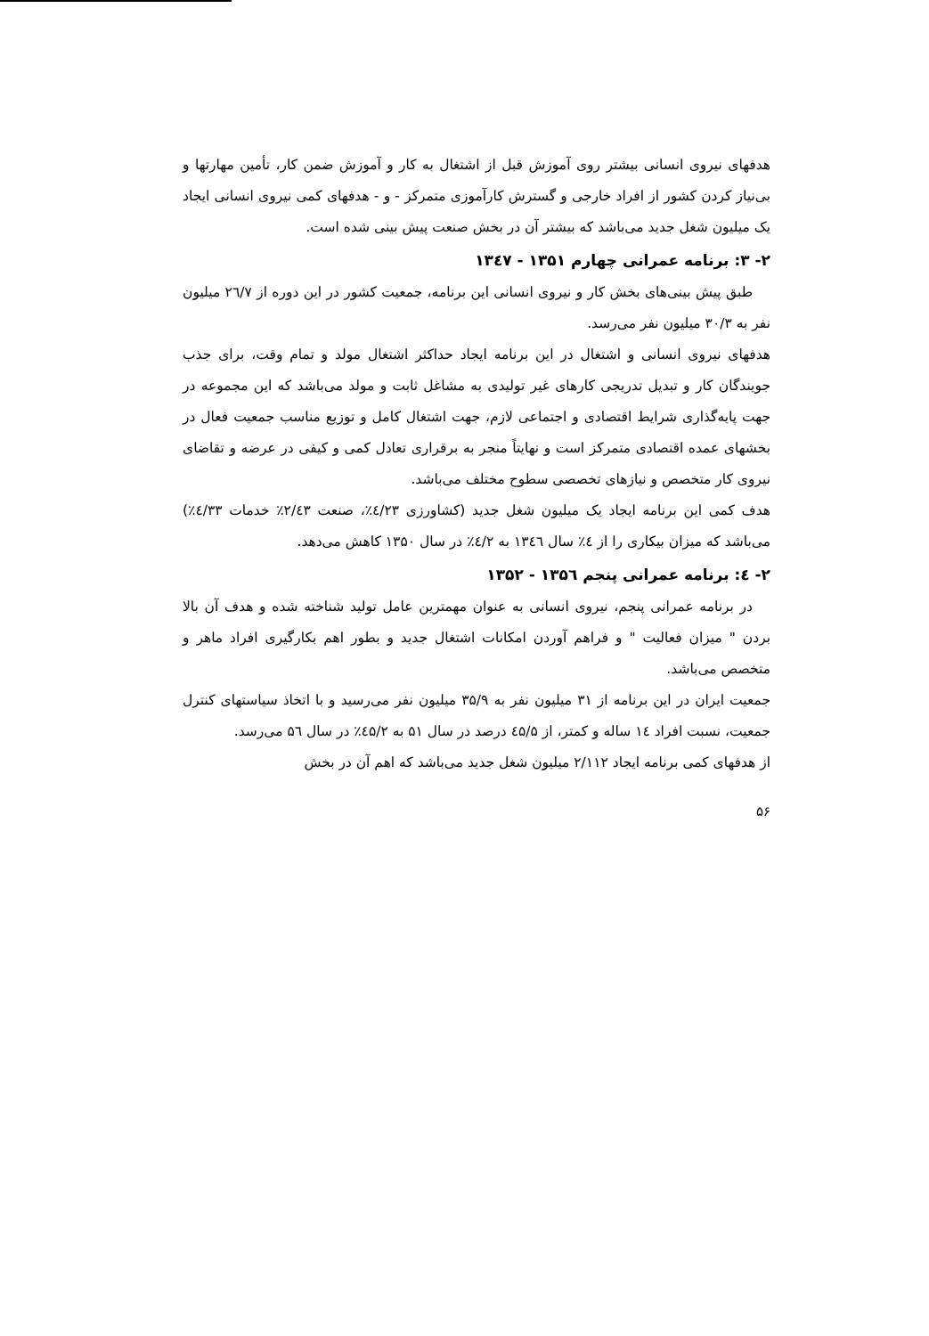هدفهای نیروی انسانی بیشتر روی آموزش قبل از اشتغال به کار و آموزش ضمن کار، تأمین مهارتها و بی‌نیاز کردن کشور از افراد خارجی و گسترش کارآموزی متمرکز - و - هدفهای کمی نیروی انسانی ایجاد یک میلیون شغل جدید می‌باشد که بیشتر آن در بخش صنعت پیش بینی شده است.
۲- ۳: برنامه عمرانی چهارم ۱۳۵۱ - ۱۳٤۷
طبق پیش بینی‌های بخش کار و نیروی انسانی این برنامه، جمعیت کشور در این دوره از ۲٦/۷ میلیون نفر به ۳۰/۳ میلیون نفر می‌رسد.
هدفهای نیروی انسانی و اشتغال در این برنامه ایجاد حداکثر اشتغال مولد و تمام وقت، برای جذب جویندگان کار و تبدیل تدریجی کارهای غیر تولیدی به مشاغل ثابت و مولد می‌باشد که این مجموعه در جهت پایه‌گذاری شرایط اقتصادی و اجتماعی لازم، جهت اشتغال کامل و توزیع مناسب جمعیت فعال در بخشهای عمده اقتصادی متمرکز است و نهایتاً منجر به برقراری تعادل کمی و کیفی در عرضه و تقاضای نیروی کار متخصص و نیازهای تخصصی سطوح مختلف می‌باشد.
هدف کمی این برنامه ایجاد یک میلیون شغل جدید (کشاورزی ٤/۲۳٪، صنعت ۲/٤۳٪ خدمات ٤/۳۳٪) می‌باشد که میزان بیکاری را از ٤٪ سال ۱۳٤٦ به ٤/۲٪ در سال ۱۳۵۰ کاهش می‌دهد.
۲- ٤: برنامه عمرانی پنجم ۱۳۵٦ - ۱۳۵۲
در برنامه عمرانی پنجم، نیروی انسانی به عنوان مهمترین عامل تولید شناخته شده و هدف آن بالا بردن " میزان فعالیت " و فراهم آوردن امکانات اشتغال جدید و بطور اهم بکارگیری افراد ماهر و متخصص می‌باشد.
جمعیت ایران در این برنامه از ۳۱ میلیون نفر به ۳۵/۹ میلیون نفر می‌رسید و با اتخاذ سیاستهای کنترل جمعیت، نسبت افراد ۱٤ ساله و کمتر، از ٤۵/۵ درصد در سال ۵۱ به ٤۵/۲٪ در سال ۵٦ می‌رسد.
از هدفهای کمی برنامه ایجاد ۲/۱۱۲ میلیون شغل جدید می‌باشد که اهم آن در بخش
۵۶